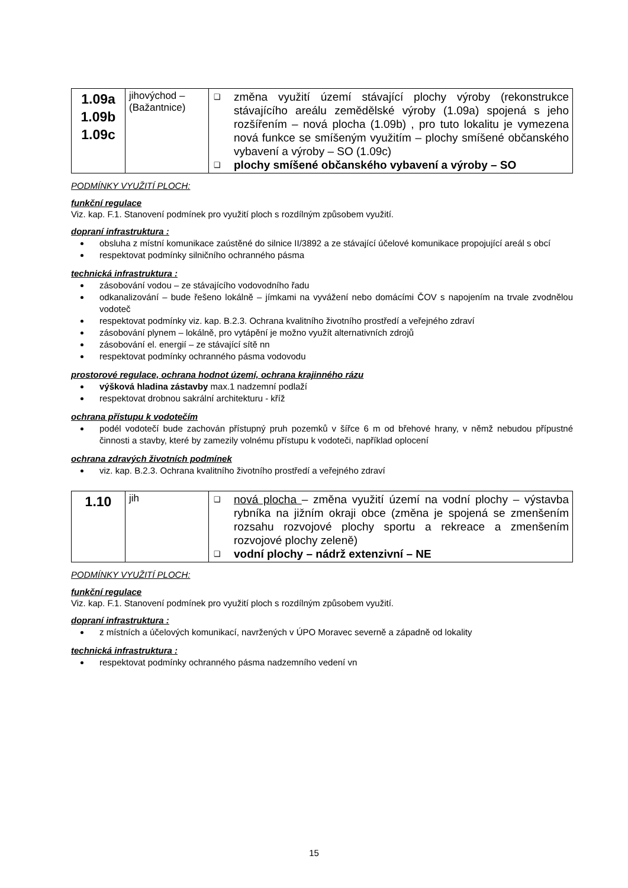| 1.09a 1.09b 1.09c | jihovýchod – (Bažantnice) | ❑ změna využití území stávající plochy výroby (rekonstrukce stávajícího areálu zemědělské výroby (1.09a) spojená s jeho rozšířením – nová plocha (1.09b) , pro tuto lokalitu je vymezena nová funkce se smíšeným využitím – plochy smíšené občanského vybavení a výroby – SO (1.09c) ❑ plochy smíšené občanského vybavení a výroby – SO |
PODMÍNKY VYUŽITÍ PLOCH:
funkční regulace
Viz. kap. F.1. Stanovení podmínek pro využití ploch s rozdílným způsobem využití.
dopraní infrastruktura :
obsluha z místní komunikace zaústěné do silnice II/3892 a ze stávající účelové komunikace propojující areál s obcí
respektovat podmínky silničního ochranného pásma
technická infrastruktura :
zásobování vodou – ze stávajícího vodovodního řadu
odkanalizování – bude řešeno lokálně – jímkami na vyvážení nebo domácími ČOV s napojením na trvale zvodnělou vodoteč
respektovat podmínky viz. kap. B.2.3. Ochrana kvalitního životního prostředí a veřejného zdraví
zásobování plynem – lokálně, pro vytápění je možno využít alternativních zdrojů
zásobování el. energií – ze stávající sítě nn
respektovat podmínky ochranného pásma vodovodu
prostorové regulace, ochrana hodnot území, ochrana krajinného rázu
výšková hladina zástavby max.1 nadzemní podlaží
respektovat drobnou sakrální architekturu - kříž
ochrana přístupu k vodotečím
podél vodotečí bude zachován přístupný pruh pozemků v šířce 6 m od břehové hrany, v němž nebudou přípustné činnosti a stavby, které by zamezily volnému přístupu k vodoteči, například oplocení
ochrana zdravých životních podmínek
viz. kap. B.2.3. Ochrana kvalitního životního prostředí a veřejného zdraví
| 1.10 | jih | ❑ nová plocha – změna využití území na vodní plochy – výstavba rybníka na jižním okraji obce (změna je spojená se zmenšením rozsahu rozvojové plochy sportu a rekreace a zmenšením rozvojové plochy zeleně) ❑ vodní plochy – nádrž extenzivní – NE |
PODMÍNKY VYUŽITÍ PLOCH:
funkční regulace
Viz. kap. F.1. Stanovení podmínek pro využití ploch s rozdílným způsobem využití.
dopraní infrastruktura :
z místních a účelových komunikací, navržených v ÚPO Moravec severně a západně od lokality
technická infrastruktura :
respektovat podmínky ochranného pásma nadzemního vedení vn
15